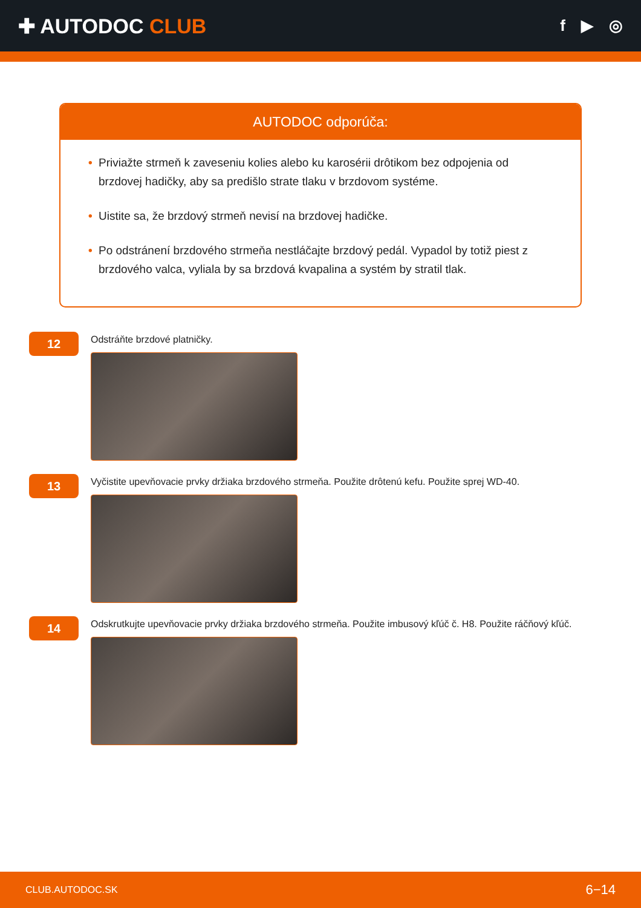✚ AUTODOC CLUB
f ▶ ◎
AUTODOC odporúča:
• Priviažte strmeň k zaveseniu kolies alebo ku karosérii drôtikom bez odpojenia od brzdovej hadičky, aby sa predišlo strate tlaku v brzdovom systéme.
• Uistite sa, že brzdový strmeň nevisí na brzdovej hadičke.
• Po odstránení brzdového strmeňa nestláčajte brzdový pedál. Vypadol by totiž piest z brzdového valca, vyliala by sa brzdová kvapalina a systém by stratil tlak.
12
Odstráňte brzdové platničky.
13
Vyčistite upevňovacie prvky držiaka brzdového strmeňa. Použite drôtenú kefu. Použite sprej WD-40.
14
Odskrutkujte upevňovacie prvky držiaka brzdového strmeňa. Použite imbusový kľúč č. H8. Použite ráčňový kľúč.
CLUB.AUTODOC.SK 6−14